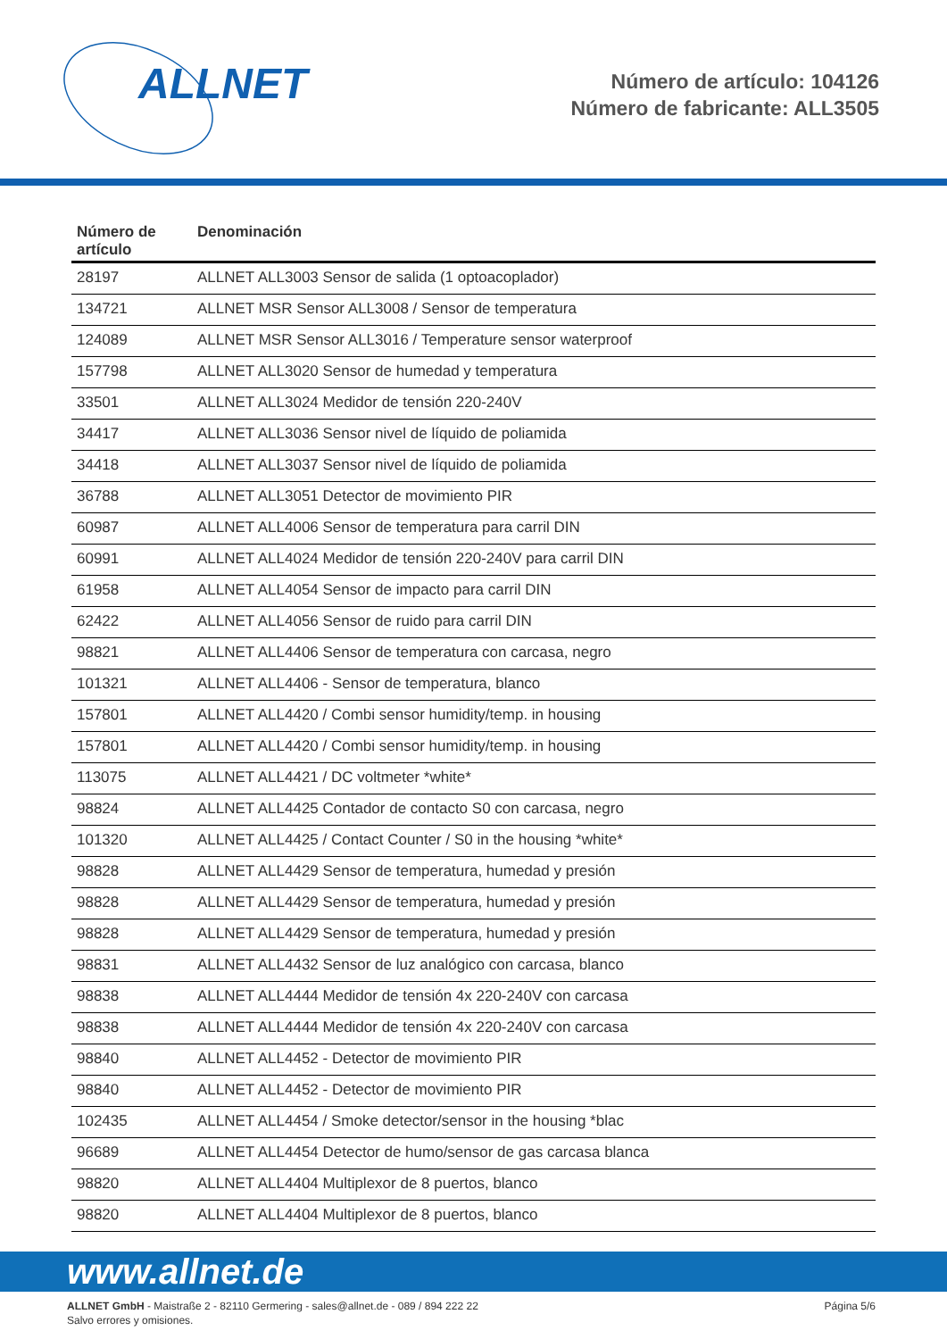ALLNET
Número de artículo: 104126
Número de fabricante: ALL3505
| Número de artículo | Denominación |
| --- | --- |
| 28197 | ALLNET ALL3003 Sensor de salida (1 optoacoplador) |
| 134721 | ALLNET MSR Sensor ALL3008 / Sensor de temperatura |
| 124089 | ALLNET MSR Sensor ALL3016 / Temperature sensor waterproof |
| 157798 | ALLNET ALL3020 Sensor de humedad y temperatura |
| 33501 | ALLNET ALL3024 Medidor de tensión 220-240V |
| 34417 | ALLNET ALL3036 Sensor nivel de líquido de poliamida |
| 34418 | ALLNET ALL3037 Sensor nivel de líquido de poliamida |
| 36788 | ALLNET ALL3051 Detector de movimiento PIR |
| 60987 | ALLNET ALL4006 Sensor de temperatura para carril DIN |
| 60991 | ALLNET ALL4024 Medidor de tensión 220-240V para carril DIN |
| 61958 | ALLNET ALL4054 Sensor de impacto para carril DIN |
| 62422 | ALLNET ALL4056 Sensor de ruido para carril DIN |
| 98821 | ALLNET ALL4406 Sensor de temperatura con carcasa, negro |
| 101321 | ALLNET ALL4406 - Sensor de temperatura, blanco |
| 157801 | ALLNET ALL4420 / Combi sensor humidity/temp. in housing |
| 157801 | ALLNET ALL4420 / Combi sensor humidity/temp. in housing |
| 113075 | ALLNET ALL4421 / DC voltmeter *white* |
| 98824 | ALLNET ALL4425 Contador de contacto S0 con carcasa, negro |
| 101320 | ALLNET ALL4425 / Contact Counter / S0 in the housing *white* |
| 98828 | ALLNET ALL4429 Sensor de temperatura, humedad y presión |
| 98828 | ALLNET ALL4429 Sensor de temperatura, humedad y presión |
| 98828 | ALLNET ALL4429 Sensor de temperatura, humedad y presión |
| 98831 | ALLNET ALL4432 Sensor de luz analógico con carcasa, blanco |
| 98838 | ALLNET ALL4444 Medidor de tensión 4x 220-240V con carcasa |
| 98838 | ALLNET ALL4444 Medidor de tensión 4x 220-240V con carcasa |
| 98840 | ALLNET ALL4452 - Detector de movimiento PIR |
| 98840 | ALLNET ALL4452 - Detector de movimiento PIR |
| 102435 | ALLNET ALL4454 / Smoke detector/sensor in the housing *blac |
| 96689 | ALLNET ALL4454 Detector de humo/sensor de gas carcasa blanca |
| 98820 | ALLNET ALL4404 Multiplexor de 8 puertos, blanco |
| 98820 | ALLNET ALL4404 Multiplexor de 8 puertos, blanco |
www.allnet.de
ALLNET GmbH - Maistraße 2 - 82110 Germering - sales@allnet.de - 089 / 894 222 22
Salvo errores y omisiones.
Página 5/6